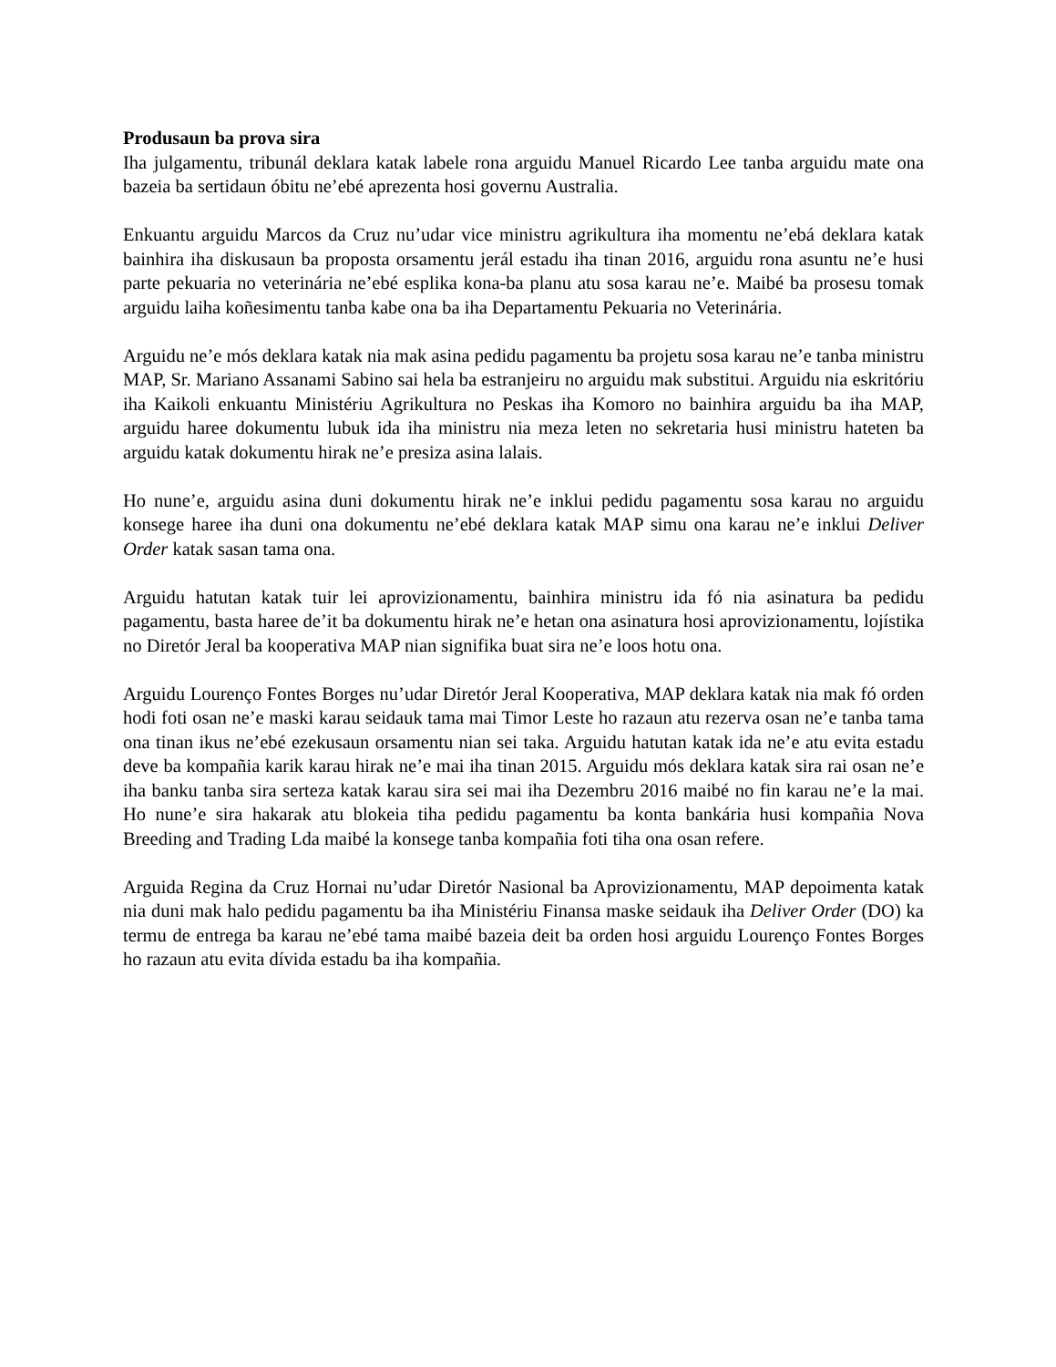Produsaun ba prova sira
Iha julgamentu, tribunál deklara katak labele rona arguidu Manuel Ricardo Lee tanba arguidu mate ona bazeia ba sertidaun óbitu ne’ebé aprezenta hosi governu Australia.
Enkuantu arguidu Marcos da Cruz nu’udar vice ministru agrikultura iha momentu ne’ebá deklara katak bainhira iha diskusaun ba proposta orsamentu jerál estadu iha tinan 2016, arguidu rona asuntu ne’e husi parte pekuaria no veterinária ne’ebé esplika kona-ba planu atu sosa karau ne’e. Maibé ba prosesu tomak arguidu laiha koñesimentu tanba kabe ona ba iha Departamentu Pekuaria no Veterinária.
Arguidu ne’e mós deklara katak nia mak asina pedidu pagamentu ba projetu sosa karau ne’e tanba ministru MAP, Sr. Mariano Assanami Sabino sai hela ba estranjeiru no arguidu mak substitui. Arguidu nia eskritóriu iha Kaikoli enkuantu Ministériu Agrikultura no Peskas iha Komoro no bainhira arguidu ba iha MAP, arguidu haree dokumentu lubuk ida iha ministru nia meza leten no sekretaria husi ministru hateten ba arguidu katak dokumentu hirak ne’e presiza asina lalais.
Ho nune’e, arguidu asina duni dokumentu hirak ne’e inklui pedidu pagamentu sosa karau no arguidu konsege haree iha duni ona dokumentu ne’ebé deklara katak MAP simu ona karau ne’e inklui Deliver Order katak sasan tama ona.
Arguidu hatutan katak tuir lei aprovizionamentu, bainhira ministru ida fó nia asinatura ba pedidu pagamentu, basta haree de’it ba dokumentu hirak ne’e hetan ona asinatura hosi aprovizionamentu, lojístika no Diretór Jeral ba kooperativa MAP nian signifika buat sira ne’e loos hotu ona.
Arguidu Lourenço Fontes Borges nu’udar Diretór Jeral Kooperativa, MAP deklara katak nia mak fó orden hodi foti osan ne’e maski karau seidauk tama mai Timor Leste ho razaun atu rezerva osan ne’e tanba tama ona tinan ikus ne’ebé ezekusaun orsamentu nian sei taka. Arguidu hatutan katak ida ne’e atu evita estadu deve ba kompañia karik karau hirak ne’e mai iha tinan 2015. Arguidu mós deklara katak sira rai osan ne’e iha banku tanba sira serteza katak karau sira sei mai iha Dezembru 2016 maibé no fin karau ne’e la mai. Ho nune’e sira hakarak atu blokeia tiha pedidu pagamentu ba konta bankária husi kompañia Nova Breeding and Trading Lda maibé la konsege tanba kompañia foti tiha ona osan refere.
Arguida Regina da Cruz Hornai nu’udar Diretór Nasional ba Aprovizionamentu, MAP depoimenta katak nia duni mak halo pedidu pagamentu ba iha Ministériu Finansa maske seidauk iha Deliver Order (DO) ka termu de entrega ba karau ne’ebé tama maibé bazeia deit ba orden hosi arguidu Lourenço Fontes Borges ho razaun atu evita dívida estadu ba iha kompañia.